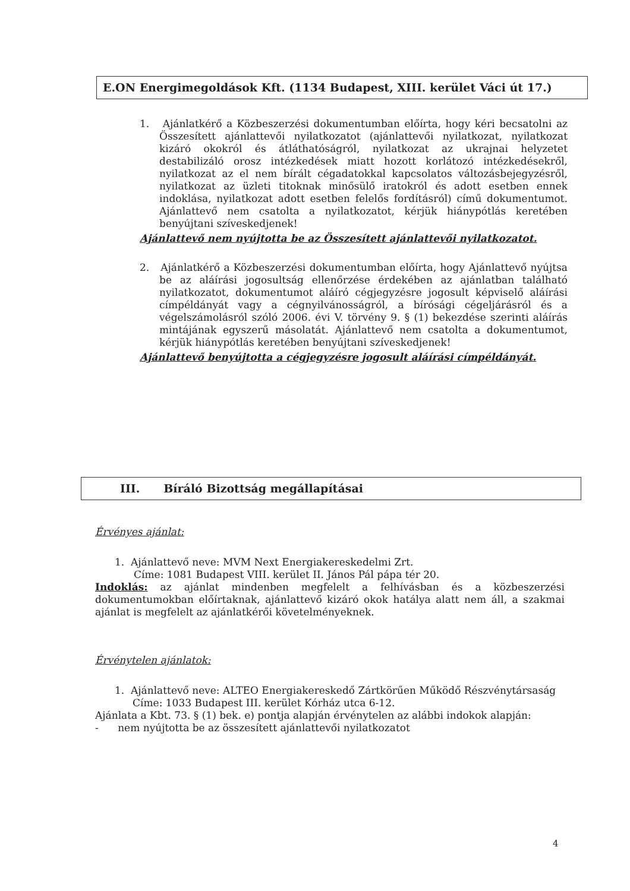E.ON Energimegoldások Kft. (1134 Budapest, XIII. kerület Váci út 17.)
1. Ajánlatkérő a Közbeszerzési dokumentumban előírta, hogy kéri becsatolni az Összesített ajánlattevői nyilatkozatot (ajánlattevői nyilatkozat, nyilatkozat kizáró okokról és átláthatóságról, nyilatkozat az ukrajnai helyzetet destabilizáló orosz intézkedések miatt hozott korlátozó intézkedésekről, nyilatkozat az el nem bírált cégadatokkal kapcsolatos változásbejegyzésről, nyilatkozat az üzleti titoknak minősülő iratokról és adott esetben ennek indoklása, nyilatkozat adott esetben felelős fordításról) című dokumentumot. Ajánlattevő nem csatolta a nyilatkozatot, kérjük hiánypótlás keretében benyújtani szíveskedjenek!
Ajánlattevő nem nyújtotta be az Összesített ajánlattevői nyilatkozatot.
2. Ajánlatkérő a Közbeszerzési dokumentumban előírta, hogy Ajánlattevő nyújtsa be az aláírási jogosultság ellenőrzése érdekében az ajánlatban található nyilatkozatot, dokumentumot aláíró cégjegyzésre jogosult képviselő aláírási címpéldányát vagy a cégnyilvánosságról, a bírósági cégeljárásról és a végelszámolásról szóló 2006. évi V. törvény 9. § (1) bekezdése szerinti aláírás mintájának egyszerű másolatát. Ajánlattevő nem csatolta a dokumentumot, kérjük hiánypótlás keretében benyújtani szíveskedjenek!
Ajánlattevő benyújtotta a cégjegyzésre jogosult aláírási címpéldányát.
III. Bíráló Bizottság megállapításai
Érvényes ajánlat:
1. Ajánlattevő neve: MVM Next Energiakereskedelmi Zrt.
Címe: 1081 Budapest VIII. kerület II. János Pál pápa tér 20.
Indoklás: az ajánlat mindenben megfelelt a felhívásban és a közbeszerzési dokumentumokban előírtaknak, ajánlattevő kizáró okok hatálya alatt nem áll, a szakmai ajánlat is megfelelt az ajánlatkérői követelményeknek.
Érvénytelen ajánlatok:
1. Ajánlattevő neve: ALTEO Energiakereskedő Zártkörűen Működő Részvénytársaság
Címe: 1033 Budapest III. kerület Kórház utca 6-12.
Ajánlata a Kbt. 73. § (1) bek. e) pontja alapján érvénytelen az alábbi indokok alapján:
- nem nyújtotta be az összesített ajánlattevői nyilatkozatot
4